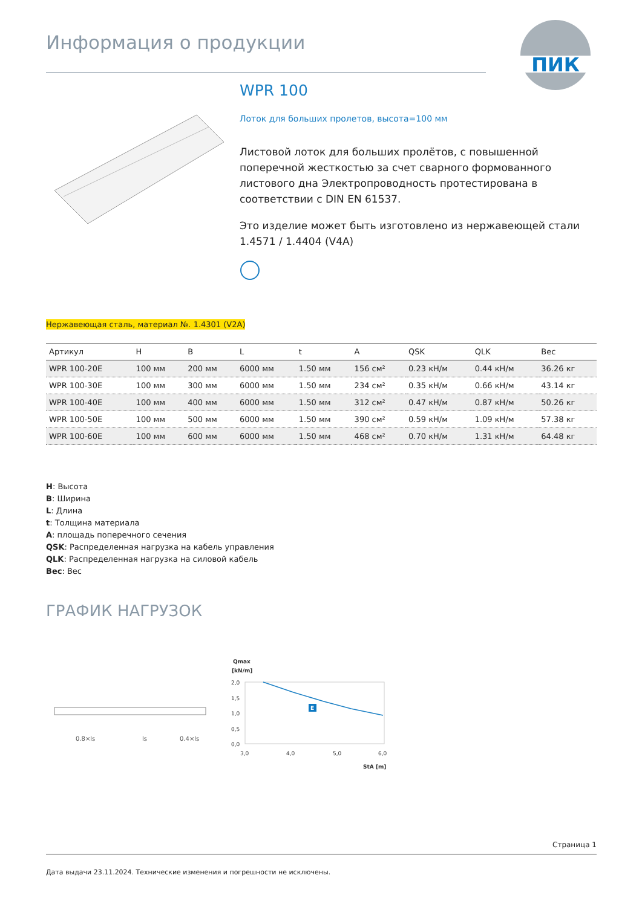Информация о продукции
ПИК
WPR 100
Лоток для больших пролетов, высота=100 мм
Листовой лоток для больших пролётов, с повышенной поперечной жесткостью за счет сварного формованного листового дна Электропроводность протестирована в соответствии с DIN EN 61537.
Это изделие может быть изготовлено из нержавеющей стали 1.4571 / 1.4404 (V4A)
Нержавеющая сталь, материал №. 1.4301 (V2A)
| Артикул | H | B | L | t | A | QSK | QLK | Вес |
| --- | --- | --- | --- | --- | --- | --- | --- | --- |
| WPR 100-20E | 100 мм | 200 мм | 6000 мм | 1.50 мм | 156 см² | 0.23 кН/м | 0.44 кН/м | 36.26 кг |
| WPR 100-30E | 100 мм | 300 мм | 6000 мм | 1.50 мм | 234 см² | 0.35 кН/м | 0.66 кН/м | 43.14 кг |
| WPR 100-40E | 100 мм | 400 мм | 6000 мм | 1.50 мм | 312 см² | 0.47 кН/м | 0.87 кН/м | 50.26 кг |
| WPR 100-50E | 100 мм | 500 мм | 6000 мм | 1.50 мм | 390 см² | 0.59 кН/м | 1.09 кН/м | 57.38 кг |
| WPR 100-60E | 100 мм | 600 мм | 6000 мм | 1.50 мм | 468 см² | 0.70 кН/м | 1.31 кН/м | 64.48 кг |
H: Высота
B: Ширина
L: Длина
t: Толщина материала
A: площадь поперечного сечения
QSK: Распределенная нагрузка на кабель управления
QLK: Распределенная нагрузка на силовой кабель
Вес: Вес
ГРАФИК НАГРУЗОК
0.8×ls
ls
0.4×ls
Qmax
[kN/m]
2,0
1,5
1,0
0,5
0,0
E
3,0
4,0
5,0
6,0
StA [m]
Страница 1
Дата выдачи 23.11.2024. Технические изменения и погрешности не исключены.